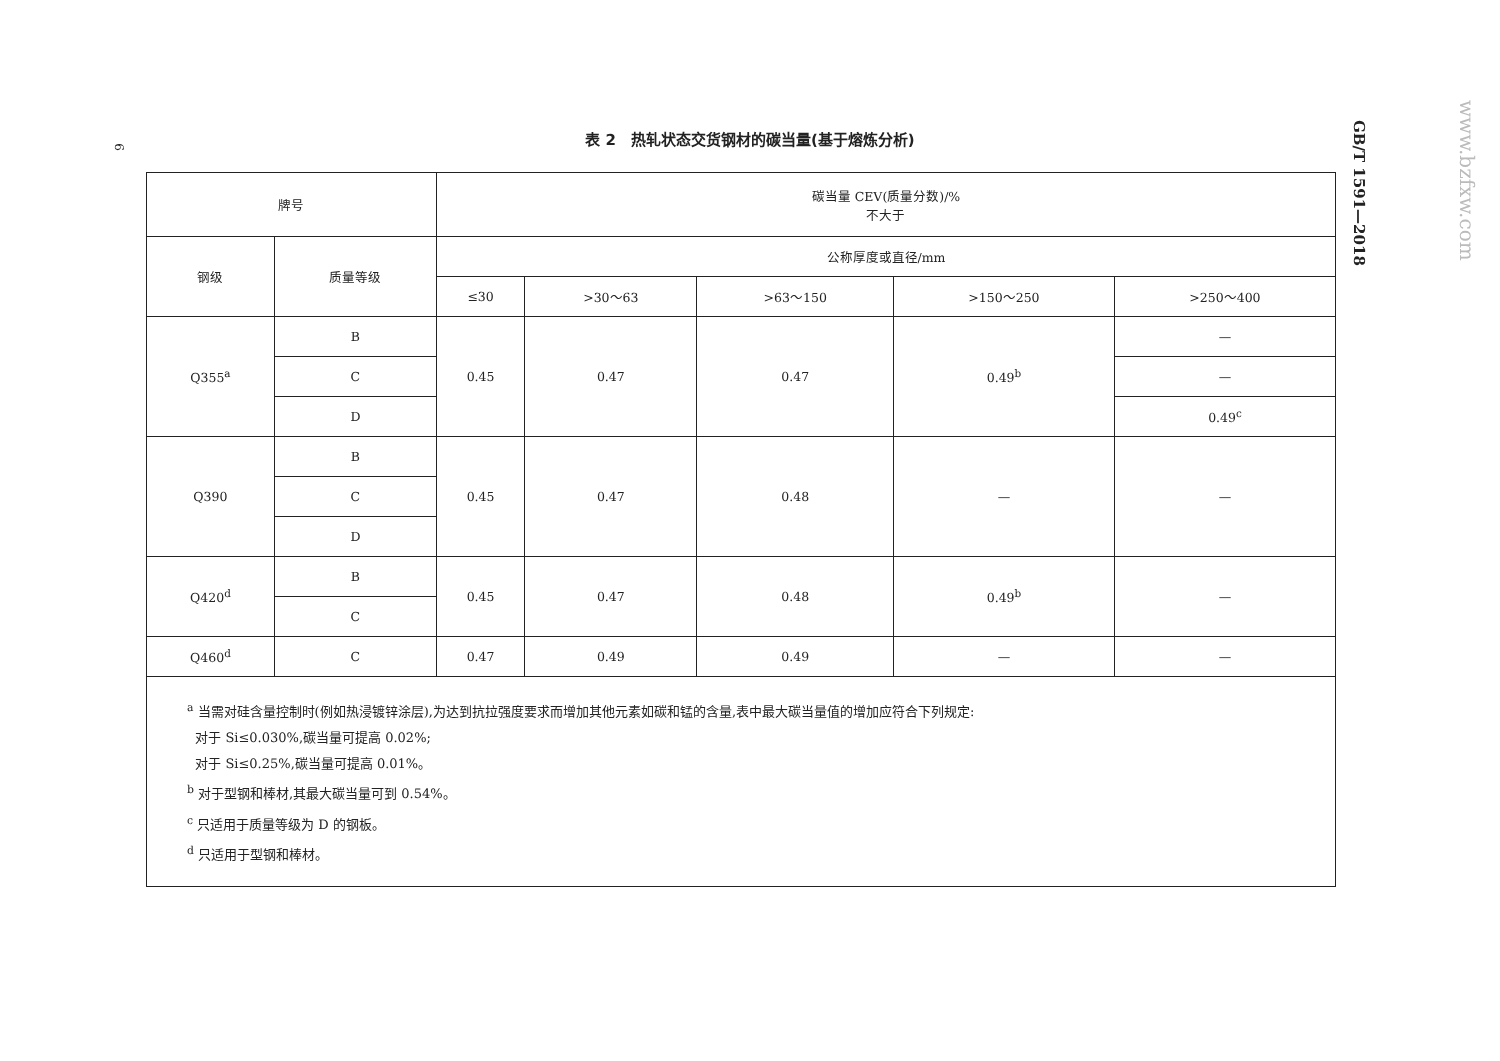6
表 2　热轧状态交货钢材的碳当量(基于熔炼分析)
GB/T 1591—2018
www.bzfxw.com
| 牌号 | | 碳当量 CEV(质量分数)/% 不大于 | | | | |
| --- | --- | --- | --- | --- | --- | --- |
| 钢级 | 质量等级 | 公称厚度或直径/mm | | | | |
| | | ≤30 | >30～63 | >63～150 | >150～250 | >250～400 |
| Q355<sup>a</sup> | B | 0.45 | 0.47 | 0.47 | 0.49<sup>b</sup> | — |
| | C | | | | | — |
| | D | | | | | 0.49<sup>c</sup> |
| Q390 | B | 0.45 | 0.47 | 0.48 | — | — |
| | C | | | | | |
| | D | | | | | |
| Q420<sup>d</sup> | B | 0.45 | 0.47 | 0.48 | 0.49<sup>b</sup> | — |
| | C | | | | | |
| Q460<sup>d</sup> | C | 0.47 | 0.49 | 0.49 | — | — |
| <sup>a</sup> 当需对硅含量控制时(例如热浸镀锌涂层),为达到抗拉强度要求而增加其他元素如碳和锰的含量,表中最大碳当量值的增加应符合下列规定: 对于 Si≤0.030%,碳当量可提高 0.02%; 对于 Si≤0.25%,碳当量可提高 0.01%。 <sup>b</sup> 对于型钢和棒材,其最大碳当量可到 0.54%。 <sup>c</sup> 只适用于质量等级为 D 的钢板。 <sup>d</sup> 只适用于型钢和棒材。 | | | | | | |